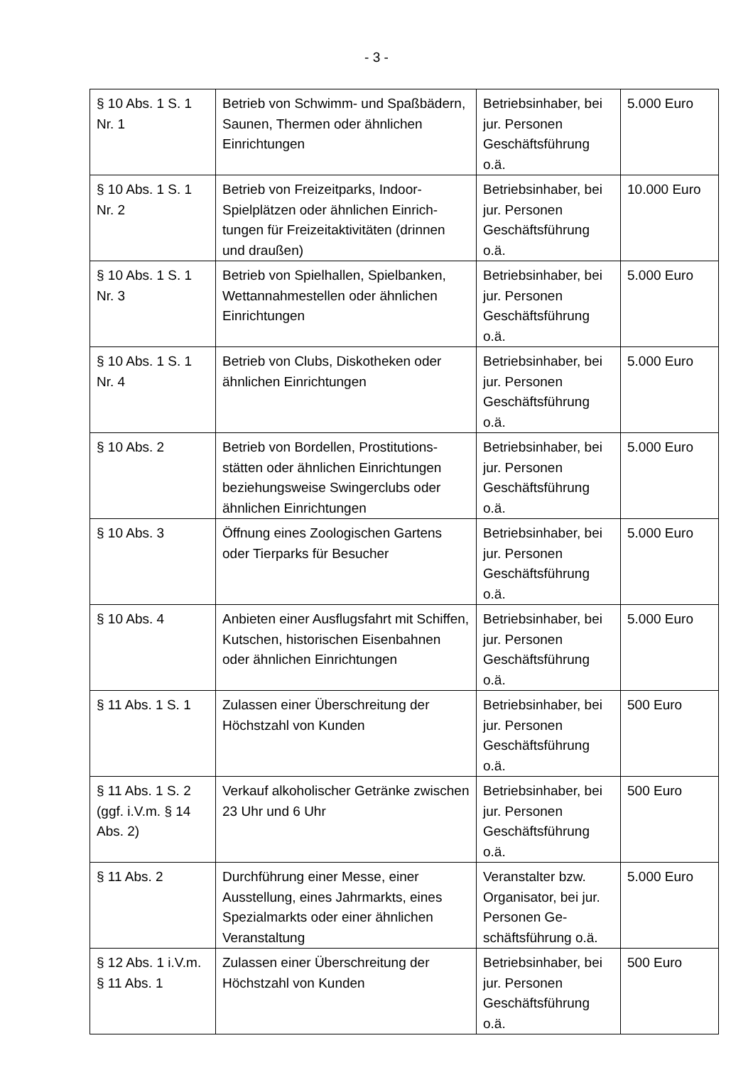- 3 -
| § 10 Abs. 1 S. 1 Nr. 1 | Betrieb von Schwimm- und Spaßbä­dern, Saunen, Thermen oder ähnli­chen Einrichtungen | Betriebsinhaber, bei jur. Personen Geschäftsführung o.ä. | 5.000 Euro |
| § 10 Abs. 1 S. 1 Nr. 2 | Betrieb von Freizeitparks, Indoor-Spielplätzen oder ähnlichen Einrich­tungen für Freizeitaktivitäten (drin­nen und draußen) | Betriebsinhaber, bei jur. Personen Geschäftsführung o.ä. | 10.000 Euro |
| § 10 Abs. 1 S. 1 Nr. 3 | Betrieb von Spielhallen, Spielban­ken, Wettannahmestellen oder ähn­lichen Einrichtungen | Betriebsinhaber, bei jur. Personen Geschäftsführung o.ä. | 5.000 Euro |
| § 10 Abs. 1 S. 1 Nr. 4 | Betrieb von Clubs, Diskotheken o­der ähnlichen Einrichtungen | Betriebsinhaber, bei jur. Personen Geschäftsführung o.ä. | 5.000 Euro |
| § 10 Abs. 2 | Betrieb von Bordellen, Prostitutions­stätten oder ähnlichen Einrichtun­gen beziehungsweise Swingerclubs oder ähnlichen Einrichtungen | Betriebsinhaber, bei jur. Personen Geschäftsführung o.ä. | 5.000 Euro |
| § 10 Abs. 3 | Öffnung eines Zoologischen Gar­tens oder Tierparks für Besucher | Betriebsinhaber, bei jur. Personen Geschäftsführung o.ä. | 5.000 Euro |
| § 10 Abs. 4 | Anbieten einer Ausflugsfahrt mit Schiffen, Kutschen, historischen Ei­senbahnen oder ähnlichen Einrich­tungen | Betriebsinhaber, bei jur. Personen Geschäftsführung o.ä. | 5.000 Euro |
| § 11 Abs. 1 S. 1 | Zulassen einer Überschreitung der Höchstzahl von Kunden | Betriebsinhaber, bei jur. Personen Geschäftsführung o.ä. | 500 Euro |
| § 11 Abs. 1 S. 2 (ggf. i.V.m. § 14 Abs. 2) | Verkauf alkoholischer Getränke zwi­schen 23 Uhr und 6 Uhr | Betriebsinhaber, bei jur. Personen Geschäftsführung o.ä. | 500 Euro |
| § 11 Abs. 2 | Durchführung einer Messe, einer Ausstellung, eines Jahrmarkts, ei­nes Spezialmarkts oder einer ähnli­chen Veranstaltung | Veranstalter bzw. Organisator, bei jur. Personen Ge­schäftsführung o.ä. | 5.000 Euro |
| § 12 Abs. 1 i.V.m. § 11 Abs. 1 | Zulassen einer Überschreitung der Höchstzahl von Kunden | Betriebsinhaber, bei jur. Personen Geschäftsführung o.ä. | 500 Euro |